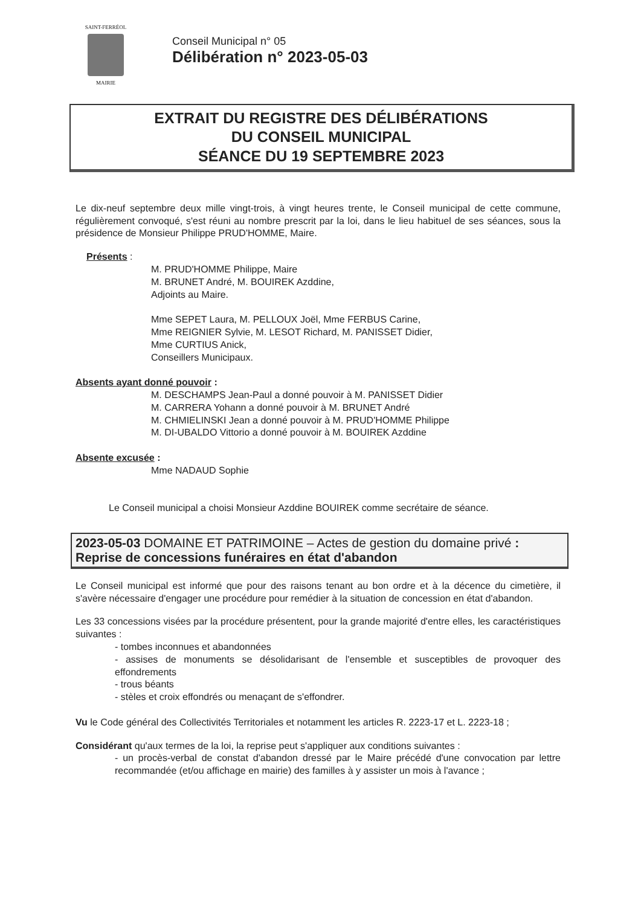SAINT-FERRÉOL
MAIRIE
Conseil Municipal n° 05
Délibération n° 2023-05-03
EXTRAIT DU REGISTRE DES DÉLIBÉRATIONS
DU CONSEIL MUNICIPAL
SÉANCE DU 19 SEPTEMBRE 2023
Le dix-neuf septembre deux mille vingt-trois, à vingt heures trente, le Conseil municipal de cette commune, régulièrement convoqué, s'est réuni au nombre prescrit par la loi, dans le lieu habituel de ses séances, sous la présidence de Monsieur Philippe PRUD'HOMME, Maire.
Présents :
M. PRUD'HOMME Philippe, Maire
M. BRUNET André, M. BOUIREK Azddine,
Adjoints au Maire.
Mme SEPET Laura, M. PELLOUX Joël, Mme FERBUS Carine,
Mme REIGNIER Sylvie, M. LESOT Richard, M. PANISSET Didier,
Mme CURTIUS Anick,
Conseillers Municipaux.
Absents ayant donné pouvoir :
M. DESCHAMPS Jean-Paul a donné pouvoir à M. PANISSET Didier
M. CARRERA Yohann a donné pouvoir à M. BRUNET André
M. CHMIELINSKI Jean a donné pouvoir à M. PRUD'HOMME Philippe
M. DI-UBALDO Vittorio a donné pouvoir à M. BOUIREK Azddine
Absente excusée :
Mme NADAUD Sophie
Le Conseil municipal a choisi Monsieur Azddine BOUIREK comme secrétaire de séance.
2023-05-03 DOMAINE ET PATRIMOINE – Actes de gestion du domaine privé : Reprise de concessions funéraires en état d'abandon
Le Conseil municipal est informé que pour des raisons tenant au bon ordre et à la décence du cimetière, il s'avère nécessaire d'engager une procédure pour remédier à la situation de concession en état d'abandon.
Les 33 concessions visées par la procédure présentent, pour la grande majorité d'entre elles, les caractéristiques suivantes :
- tombes inconnues et abandonnées
- assises de monuments se désolidarisant de l'ensemble et susceptibles de provoquer des effondrements
- trous béants
- stèles et croix effondrés ou menaçant de s'effondrer.
Vu le Code général des Collectivités Territoriales et notamment les articles R. 2223-17 et L. 2223-18 ;
Considérant qu'aux termes de la loi, la reprise peut s'appliquer aux conditions suivantes :
- un procès-verbal de constat d'abandon dressé par le Maire précédé d'une convocation par lettre recommandée (et/ou affichage en mairie) des familles à y assister un mois à l'avance ;